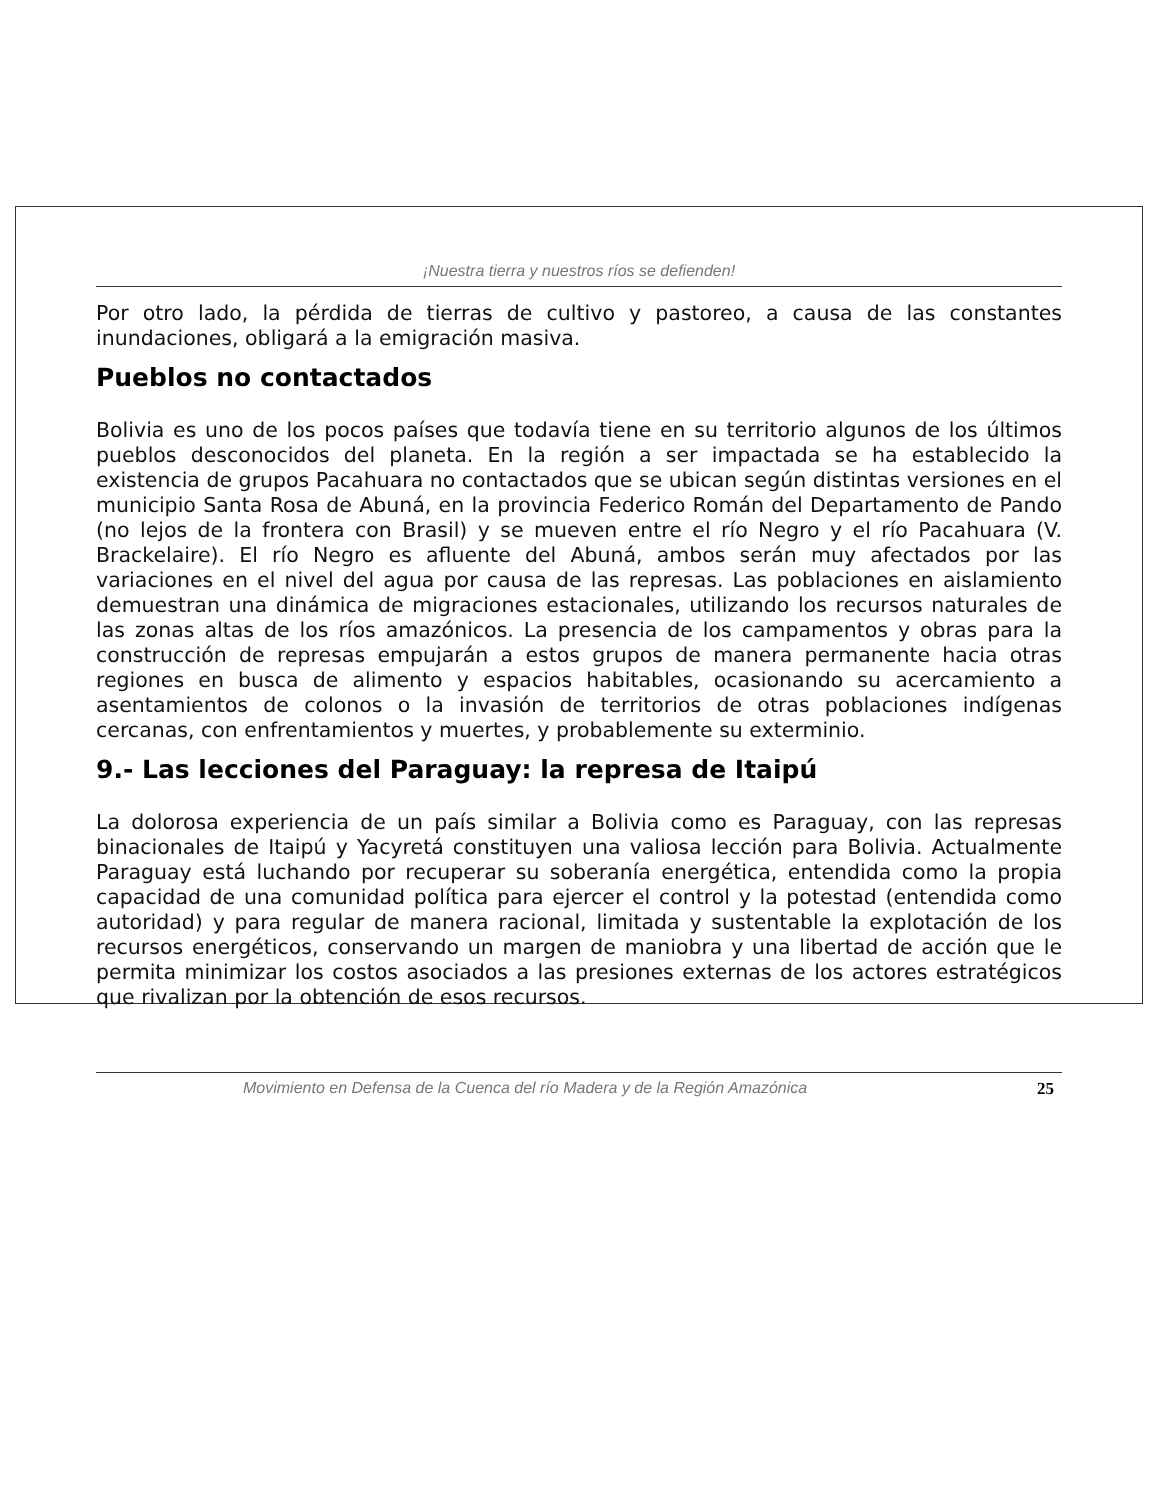¡Nuestra tierra y nuestros ríos se defienden!
Por otro lado, la pérdida de tierras de cultivo y pastoreo, a causa de las constantes inundaciones, obligará a la emigración masiva.
Pueblos no contactados
Bolivia es uno de los pocos países que todavía tiene en su territorio algunos de los últimos pueblos desconocidos del planeta. En la región a ser impactada se ha establecido la existencia de grupos Pacahuara no contactados que se ubican según distintas versiones en el municipio Santa Rosa de Abuná, en la provincia Federico Román del Departamento de Pando (no lejos de la frontera con Brasil) y se mueven entre el río Negro y el río Pacahuara (V. Brackelaire). El río Negro es afluente del Abuná, ambos serán muy afectados por las variaciones en el nivel del agua por causa de las represas. Las poblaciones en aislamiento demuestran una dinámica de migraciones estacionales, utilizando los recursos naturales de las zonas altas de los ríos amazónicos. La presencia de los campamentos y obras para la construcción de represas empujarán a estos grupos de manera permanente hacia otras regiones en busca de alimento y espacios habitables, ocasionando su acercamiento a asentamientos de colonos o la invasión de territorios de otras poblaciones indígenas cercanas, con enfrentamientos y muertes, y probablemente su exterminio.
9.- Las lecciones del Paraguay: la represa de Itaipú
La dolorosa experiencia de un país similar a Bolivia como es Paraguay, con las represas binacionales de Itaipú y Yacyretá constituyen una valiosa lección para Bolivia. Actualmente Paraguay está luchando por recuperar su soberanía energética, entendida como la propia capacidad de una comunidad política para ejercer el control y la potestad (entendida como autoridad) y para regular de manera racional, limitada y sustentable la explotación de los recursos energéticos, conservando un margen de maniobra y una libertad de acción que le permita minimizar los costos asociados a las presiones externas de los actores estratégicos que rivalizan por la obtención de esos recursos.
Movimiento en Defensa de la Cuenca del río Madera y de la Región Amazónica 25